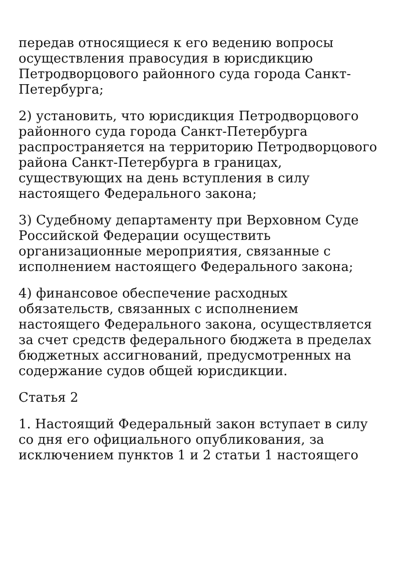передав относящиеся к его ведению вопросы осуществления правосудия в юрисдикцию Петродворцового районного суда города Санкт-Петербурга;
2) установить, что юрисдикция Петродворцового районного суда города Санкт-Петербурга распространяется на территорию Петродворцового района Санкт-Петербурга в границах, существующих на день вступления в силу настоящего Федерального закона;
3) Судебному департаменту при Верховном Суде Российской Федерации осуществить организационные мероприятия, связанные с исполнением настоящего Федерального закона;
4) финансовое обеспечение расходных обязательств, связанных с исполнением настоящего Федерального закона, осуществляется за счет средств федерального бюджета в пределах бюджетных ассигнований, предусмотренных на содержание судов общей юрисдикции.
Статья 2
1. Настоящий Федеральный закон вступает в силу со дня его официального опубликования, за исключением пунктов 1 и 2 статьи 1 настоящего